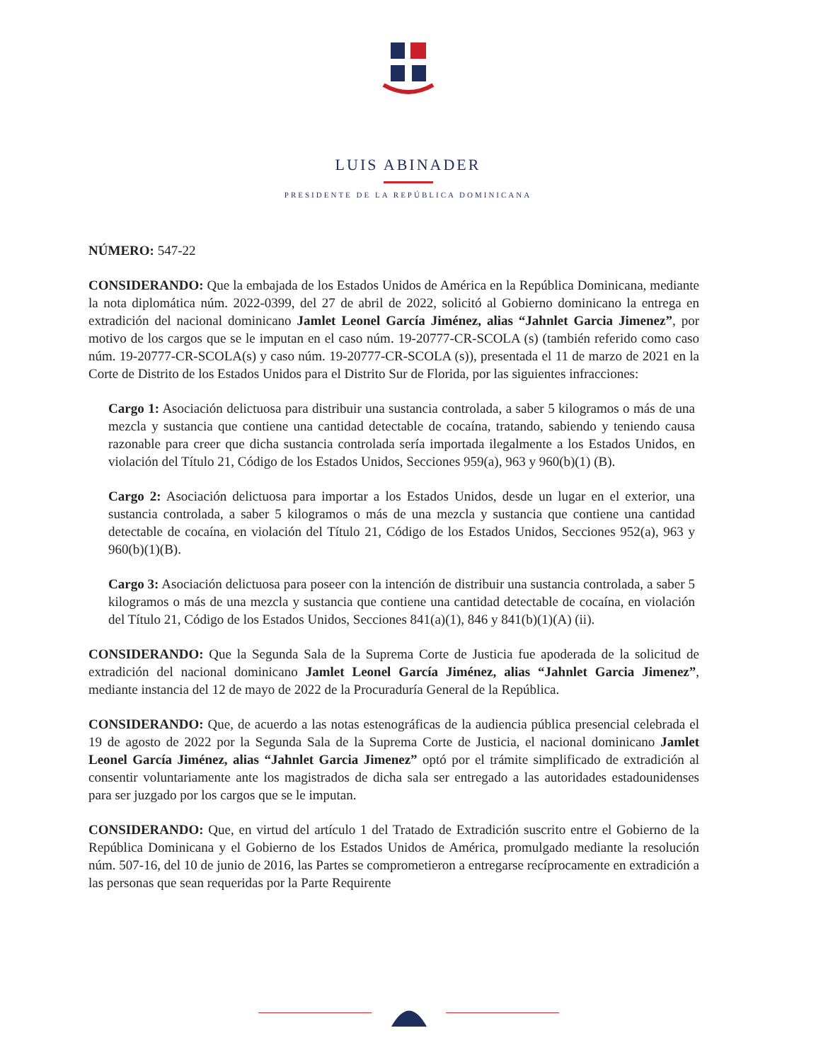LUIS ABINADER
PRESIDENTE DE LA REPÚBLICA DOMINICANA
NÚMERO: 547-22
CONSIDERANDO: Que la embajada de los Estados Unidos de América en la República Dominicana, mediante la nota diplomática núm. 2022-0399, del 27 de abril de 2022, solicitó al Gobierno dominicano la entrega en extradición del nacional dominicano Jamlet Leonel García Jiménez, alias “Jahnlet Garcia Jimenez”, por motivo de los cargos que se le imputan en el caso núm. 19-20777-CR-SCOLA (s) (también referido como caso núm. 19-20777-CR-SCOLA(s) y caso núm. 19-20777-CR-SCOLA (s)), presentada el 11 de marzo de 2021 en la Corte de Distrito de los Estados Unidos para el Distrito Sur de Florida, por las siguientes infracciones:
Cargo 1: Asociación delictuosa para distribuir una sustancia controlada, a saber 5 kilogramos o más de una mezcla y sustancia que contiene una cantidad detectable de cocaína, tratando, sabiendo y teniendo causa razonable para creer que dicha sustancia controlada sería importada ilegalmente a los Estados Unidos, en violación del Título 21, Código de los Estados Unidos, Secciones 959(a), 963 y 960(b)(1) (B).
Cargo 2: Asociación delictuosa para importar a los Estados Unidos, desde un lugar en el exterior, una sustancia controlada, a saber 5 kilogramos o más de una mezcla y sustancia que contiene una cantidad detectable de cocaína, en violación del Título 21, Código de los Estados Unidos, Secciones 952(a), 963 y 960(b)(1)(B).
Cargo 3: Asociación delictuosa para poseer con la intención de distribuir una sustancia controlada, a saber 5 kilogramos o más de una mezcla y sustancia que contiene una cantidad detectable de cocaína, en violación del Título 21, Código de los Estados Unidos, Secciones 841(a)(1), 846 y 841(b)(1)(A) (ii).
CONSIDERANDO: Que la Segunda Sala de la Suprema Corte de Justicia fue apoderada de la solicitud de extradición del nacional dominicano Jamlet Leonel García Jiménez, alias “Jahnlet Garcia Jimenez”, mediante instancia del 12 de mayo de 2022 de la Procuraduría General de la República.
CONSIDERANDO: Que, de acuerdo a las notas estenográficas de la audiencia pública presencial celebrada el 19 de agosto de 2022 por la Segunda Sala de la Suprema Corte de Justicia, el nacional dominicano Jamlet Leonel García Jiménez, alias “Jahnlet Garcia Jimenez” optó por el trámite simplificado de extradición al consentir voluntariamente ante los magistrados de dicha sala ser entregado a las autoridades estadounidenses para ser juzgado por los cargos que se le imputan.
CONSIDERANDO: Que, en virtud del artículo 1 del Tratado de Extradición suscrito entre el Gobierno de la República Dominicana y el Gobierno de los Estados Unidos de América, promulgado mediante la resolución núm. 507-16, del 10 de junio de 2016, las Partes se comprometieron a entregarse recíprocamente en extradición a las personas que sean requeridas por la Parte Requirente